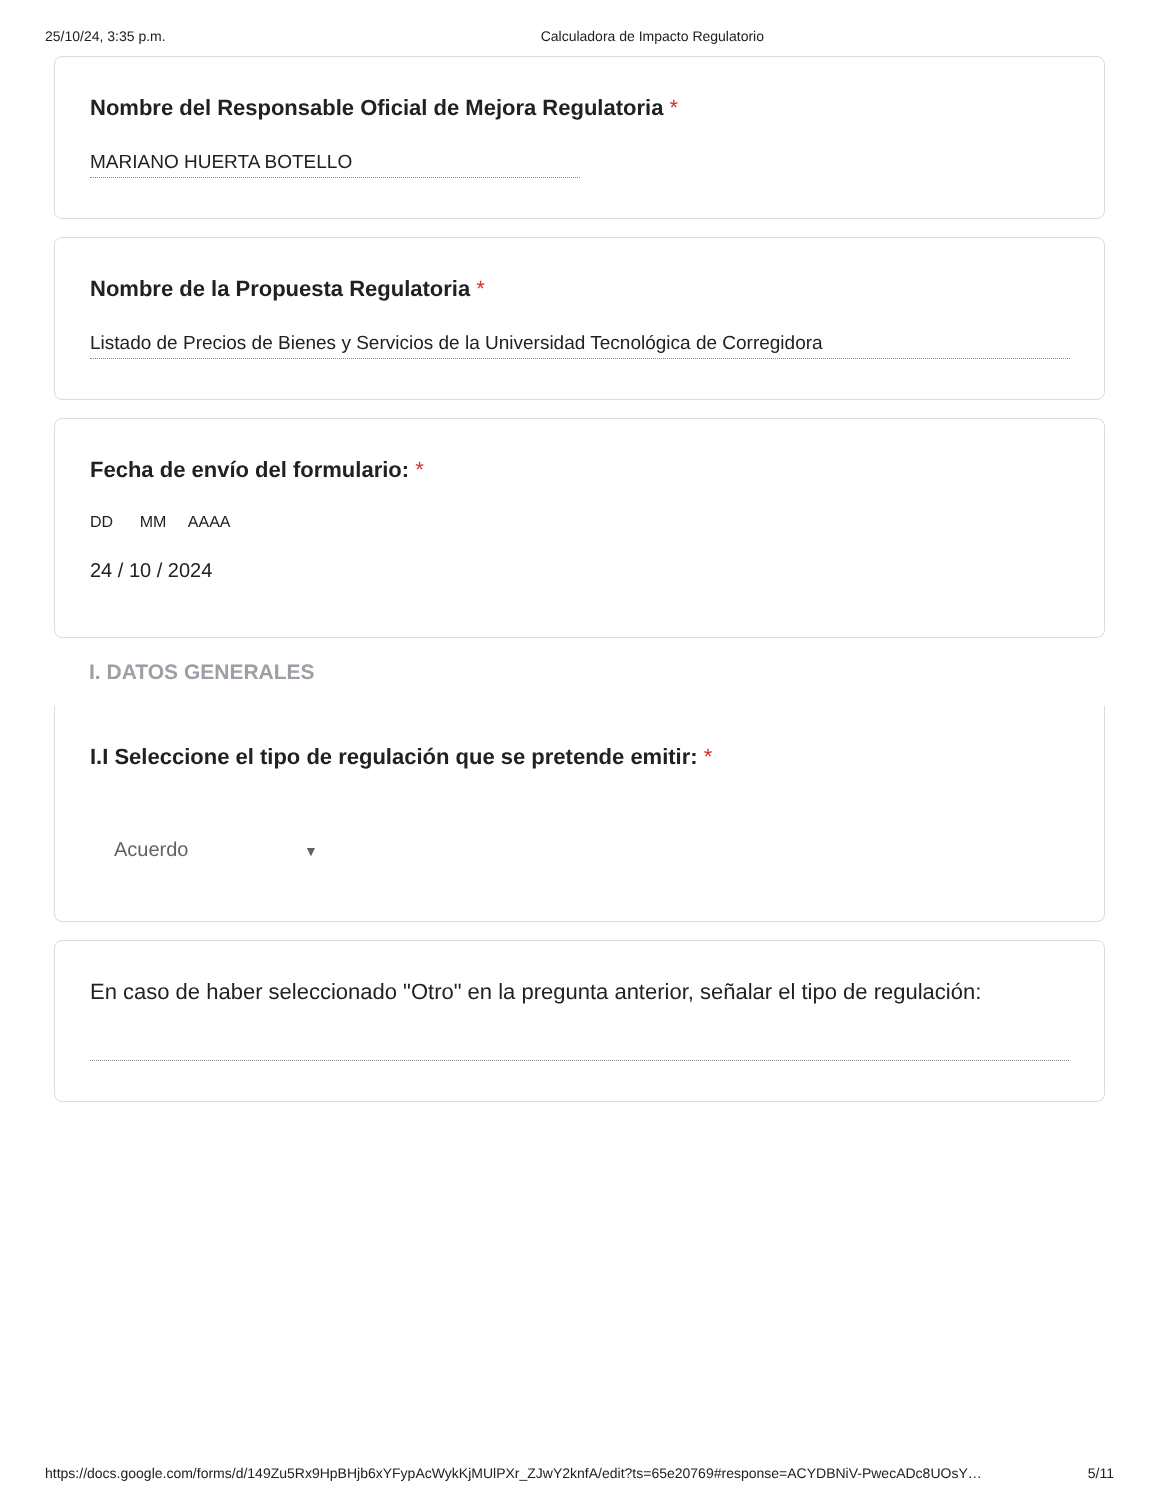25/10/24, 3:35 p.m. Calculadora de Impacto Regulatorio
Nombre del Responsable Oficial de Mejora Regulatoria *
MARIANO HUERTA BOTELLO
Nombre de la Propuesta Regulatoria *
Listado de Precios de Bienes y Servicios de la Universidad Tecnológica de Corregidora
Fecha de envío del formulario: *
DD MM AAAA
24 / 10 / 2024
I. DATOS GENERALES
I.I Seleccione el tipo de regulación que se pretende emitir: *
Acuerdo ▼
En caso de haber seleccionado "Otro" en la pregunta anterior, señalar el tipo de regulación:
https://docs.google.com/forms/d/149Zu5Rx9HpBHjb6xYFypAcWykKjMUlPXr_ZJwY2knfA/edit?ts=65e20769#response=ACYDBNiV-PwecADc8UOsY… 5/11